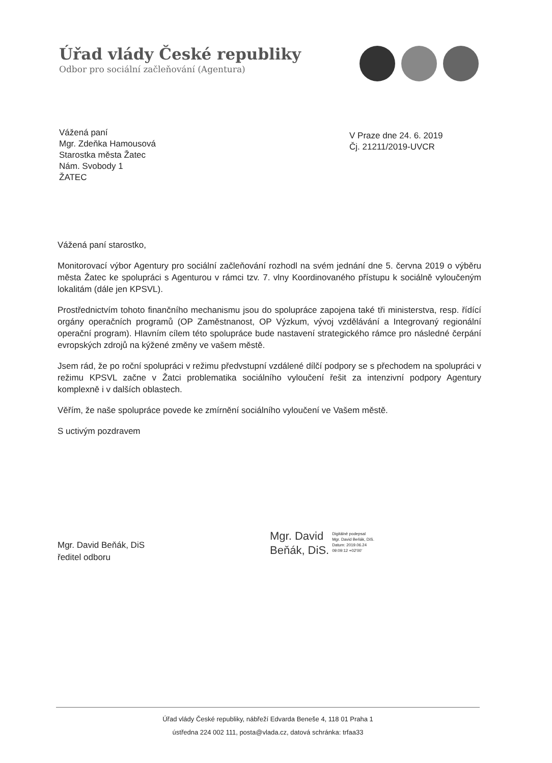Úřad vlády České republiky
Odbor pro sociální začleňování (Agentura)
Vážená paní
Mgr. Zdeňka Hamousová
Starostka města Žatec
Nám. Svobody 1
ŽATEC
V Praze dne 24. 6. 2019
Čj. 21211/2019-UVCR
Vážená paní starostko,
Monitorovací výbor Agentury pro sociální začleňování rozhodl na svém jednání dne 5. června 2019 o výběru města Žatec ke spolupráci s Agenturou v rámci tzv. 7. vlny Koordinovaného přístupu k sociálně vyloučeným lokalitám (dále jen KPSVL).
Prostřednictvím tohoto finančního mechanismu jsou do spolupráce zapojena také tři ministerstva, resp. řídící orgány operačních programů (OP Zaměstnanost, OP Výzkum, vývoj vzdělávání a Integrovaný regionální operační program). Hlavním cílem této spolupráce bude nastavení strategického rámce pro následné čerpání evropských zdrojů na kýžené změny ve vašem městě.
Jsem rád, že po roční spolupráci v režimu předvstupní vzdálené dílčí podpory se s přechodem na spolupráci v režimu KPSVL začne v Žatci problematika sociálního vyloučení řešit za intenzivní podpory Agentury komplexně i v dalších oblastech.
Věřím, že naše spolupráce povede ke zmírnění sociálního vyloučení ve Vašem městě.
S uctivým pozdravem
Mgr. David Beňák, DiS
ředitel odboru
Mgr. David
Beňák, DiS.
Digitálně podepsal
Mgr. David Beňák, DiS.
Datum: 2019.06.24
09:09:12 +02'00'
Úřad vlády České republiky, nábřeží Edvarda Beneše 4, 118 01 Praha 1
ústředna 224 002 111, posta@vlada.cz, datová schránka: trfaa33